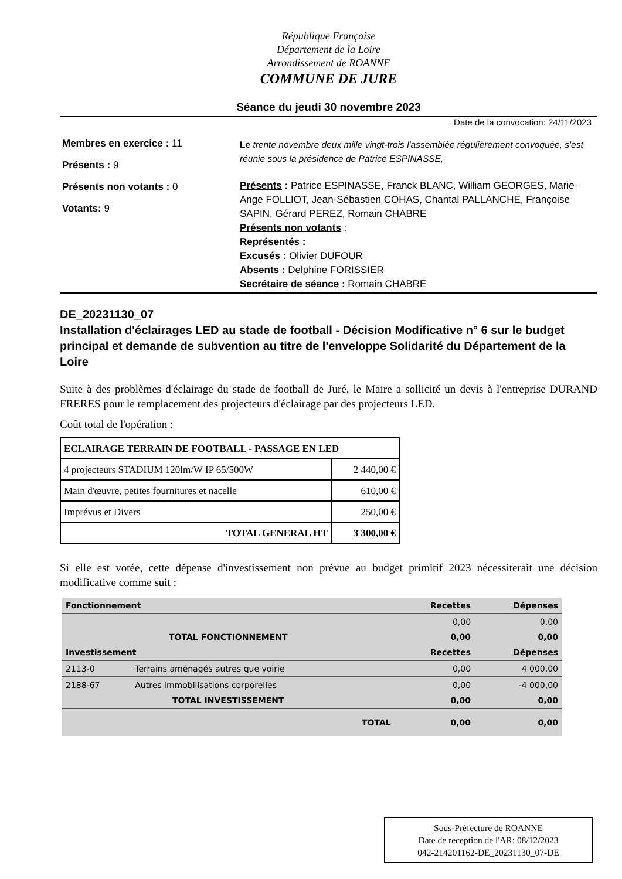République Française
Département de la Loire
Arrondissement de ROANNE
COMMUNE DE JURE
Séance du jeudi 30 novembre 2023
Date de la convocation: 24/11/2023
Membres en exercice : 11
Présents : 9
Présents non votants : 0
Votants: 9
Le trente novembre deux mille vingt-trois l'assemblée régulièrement convoquée, s'est réunie sous la présidence de Patrice ESPINASSE,
Présents : Patrice ESPINASSE, Franck BLANC, William GEORGES, Marie-Ange FOLLIOT, Jean-Sébastien COHAS, Chantal PALLANCHE, Françoise SAPIN, Gérard PEREZ, Romain CHABRE
Présents non votants :
Représentés :
Excusés : Olivier DUFOUR
Absents : Delphine FORISSIER
Secrétaire de séance : Romain CHABRE
DE_20231130_07
Installation d'éclairages LED au stade de football - Décision Modificative n° 6 sur le budget principal et demande de subvention au titre de l'enveloppe Solidarité du Département de la Loire
Suite à des problèmes d'éclairage du stade de football de Juré, le Maire a sollicité un devis à l'entreprise DURAND FRERES pour le remplacement des projecteurs d'éclairage par des projecteurs LED.
Coût total de l'opération :
| ECLAIRAGE TERRAIN DE FOOTBALL - PASSAGE EN LED | |
| --- | --- |
| 4 projecteurs STADIUM 120lm/W IP 65/500W | 2 440,00 € |
| Main d'œuvre, petites fournitures et nacelle | 610,00 € |
| Imprévus et Divers | 250,00 € |
| TOTAL GENERAL HT | 3 300,00 € |
Si elle est votée, cette dépense d'investissement non prévue au budget primitif 2023 nécessiterait une décision modificative comme suit :
| Fonctionnement | | Recettes | Dépenses |
| --- | --- | --- | --- |
| | | 0,00 | 0,00 |
| TOTAL FONCTIONNEMENT | | 0,00 | 0,00 |
| Investissement | | Recettes | Dépenses |
| 2113-0 | Terrains aménagés autres que voirie | 0,00 | 4 000,00 |
| 2188-67 | Autres immobilisations corporelles | 0,00 | -4 000,00 |
| TOTAL INVESTISSEMENT | | 0,00 | 0,00 |
| TOTAL | | 0,00 | 0,00 |
Sous-Préfecture de ROANNE
Date de reception de l'AR: 08/12/2023
042-214201162-DE_20231130_07-DE